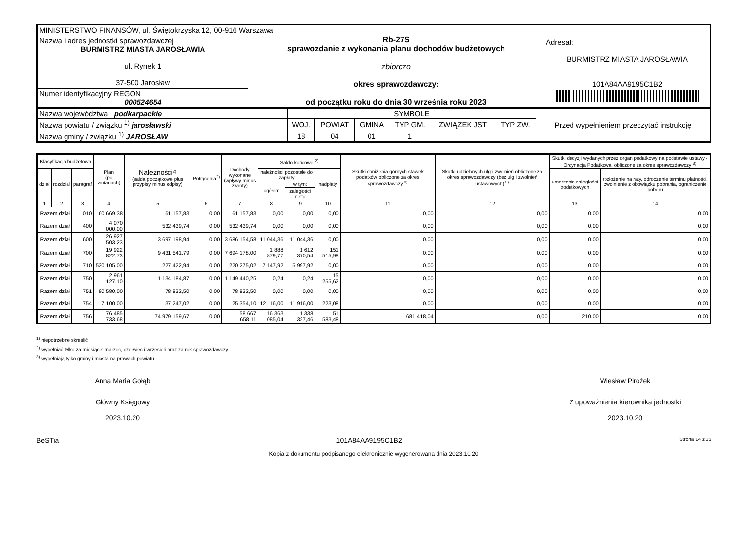| MINISTERSTWO FINANSÓW, ul. Świętokrzyska 12, 00-916 Warszawa | | |
| Nazwa i adres jednostki sprawozdawczej BURMISTRZ MIASTA JAROSŁAWIA ul. Rynek 1 37-500 Jarosław | Rb-27S sprawozdanie z wykonania planu dochodów budżetowych zbiorczo okres sprawozdawczy: od początku roku do dnia 30 września roku 2023 | Adresat: BURMISTRZ MIASTA JAROSŁAWIA 101A84AA9195C1B2 |
| Numer identyfikacyjny REGON 000524654 | | |
| Nazwa województwa podkarpackie | SYMBOLE | | | | | | Przed wypełnieniem przeczytać instrukcję |
| Nazwa powiatu / związku <sup>1)</sup> jarosławski | WOJ. | POWIAT | GMINA | TYP GM. | ZWIĄZEK JST | TYP ZW. | |
| Nazwa gminy / związku <sup>1)</sup> JAROSŁAW | 18 | 04 | 01 | 1 | | | |
| Klasyfikacja budżetowa | | | Plan (po zmianach) | Należności<sup>2)</sup> (salda początkowe plus przypisy minus odpisy) | Potrącenia<sup>2)</sup> | Dochody wykonane (wpływy minus zwroty) | Saldo końcowe <sup>2)</sup> | | | Skutki obniżenia górnych stawek podatków obliczone za okres sprawozdawczy <sup>3)</sup> | Skutki udzielonych ulg i zwolnień obliczone za okres sprawozdawczy (bez ulg i zwolnień ustawowych) <sup>3)</sup> | Skutki decyzji wydanych przez organ podatkowy na podstawie ustawy - Ordynacja Podatkowa, obliczone za okres sprawozdawczy <sup>3)</sup> | |
| --- | --- | --- | --- | --- | --- | --- | --- | --- | --- | --- | --- | --- | --- |
| dział | rozdział | paragraf | | | | | należności pozostałe do zapłaty | | nadpłaty | | | umorzenie zaległości podatkowych | rozłożenie na raty, odroczenie terminu płatności, zwolnienie z obowiązku pobrania, ograniczenie poboru |
| | | | | | | | ogółem | w tym: | | | | | |
| | | | | | | | | zaległości netto | | | | | |
| 1 | 2 | 3 | 4 | 5 | 6 | 7 | 8 | 9 | 10 | 11 | 12 | 13 | 14 |
| Razem dział | | 010 | 60 669,38 | 61 157,83 | 0,00 | 61 157,83 | 0,00 | 0,00 | 0,00 | 0,00 | 0,00 | 0,00 | 0,00 |
| Razem dział | | 400 | 4 070 000,00 | 532 439,74 | 0,00 | 532 439,74 | 0,00 | 0,00 | 0,00 | 0,00 | 0,00 | 0,00 | 0,00 |
| Razem dział | | 600 | 26 927 503,23 | 3 697 198,94 | 0,00 | 3 686 154,58 | 11 044,36 | 11 044,36 | 0,00 | 0,00 | 0,00 | 0,00 | 0,00 |
| Razem dział | | 700 | 19 922 822,73 | 9 431 541,79 | 0,00 | 7 694 178,00 | 1 888 879,77 | 1 612 370,54 | 151 515,98 | 0,00 | 0,00 | 0,00 | 0,00 |
| Razem dział | | 710 | 530 105,00 | 227 422,94 | 0,00 | 220 275,02 | 7 147,92 | 5 997,92 | 0,00 | 0,00 | 0,00 | 0,00 | 0,00 |
| Razem dział | | 750 | 2 961 127,10 | 1 134 184,87 | 0,00 | 1 149 440,25 | 0,24 | 0,24 | 15 255,62 | 0,00 | 0,00 | 0,00 | 0,00 |
| Razem dział | | 751 | 80 580,00 | 78 832,50 | 0,00 | 78 832,50 | 0,00 | 0,00 | 0,00 | 0,00 | 0,00 | 0,00 | 0,00 |
| Razem dział | | 754 | 7 100,00 | 37 247,02 | 0,00 | 25 354,10 | 12 116,00 | 11 916,00 | 223,08 | 0,00 | 0,00 | 0,00 | 0,00 |
| Razem dział | | 756 | 76 485 733,68 | 74 979 159,67 | 0,00 | 58 667 658,11 | 16 363 085,04 | 1 338 327,46 | 51 583,48 | 681 418,04 | 0,00 | 210,00 | 0,00 |
<sup>1)</sup> niepotrzebne skreślić
<sup>2)</sup> wypełniać tylko za miesiące: marzec, czerwiec i wrzesień oraz za rok sprawozdawczy
<sup>3)</sup> wypełniają tylko gminy i miasta na prawach powiatu
Anna Maria Gołąb
Główny Księgowy
2023.10.20
Wiesław Pirożek
Z upoważnienia kierownika jednostki
2023.10.20
BeSTia 101A84AA9195C1B2 Strona 14 z 16
Kopia z dokumentu podpisanego elektronicznie wygenerowana dnia 2023.10.20